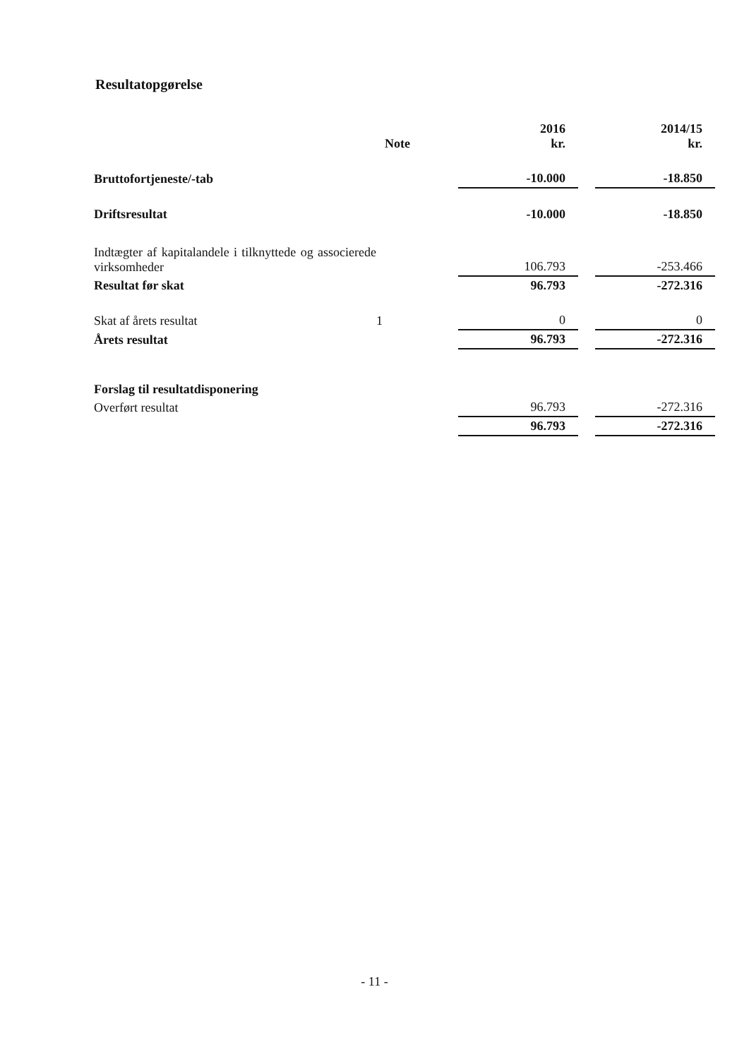Resultatopgørelse
| | Note | 2016 kr. | | 2014/15 kr. |
| --- | --- | --- | --- | --- |
| Bruttofortjeneste/-tab | | -10.000 | | -18.850 |
| Driftsresultat | | -10.000 | | -18.850 |
| Indtægter af kapitalandele i tilknyttede og associerede virksomheder | | 106.793 | | -253.466 |
| Resultat før skat | | 96.793 | | -272.316 |
| Skat af årets resultat | 1 | 0 | | 0 |
| Årets resultat | | 96.793 | | -272.316 |
| Forslag til resultatdisponering | | | | |
| Overført resultat | | 96.793 | | -272.316 |
| | | 96.793 | | -272.316 |
- 11 -